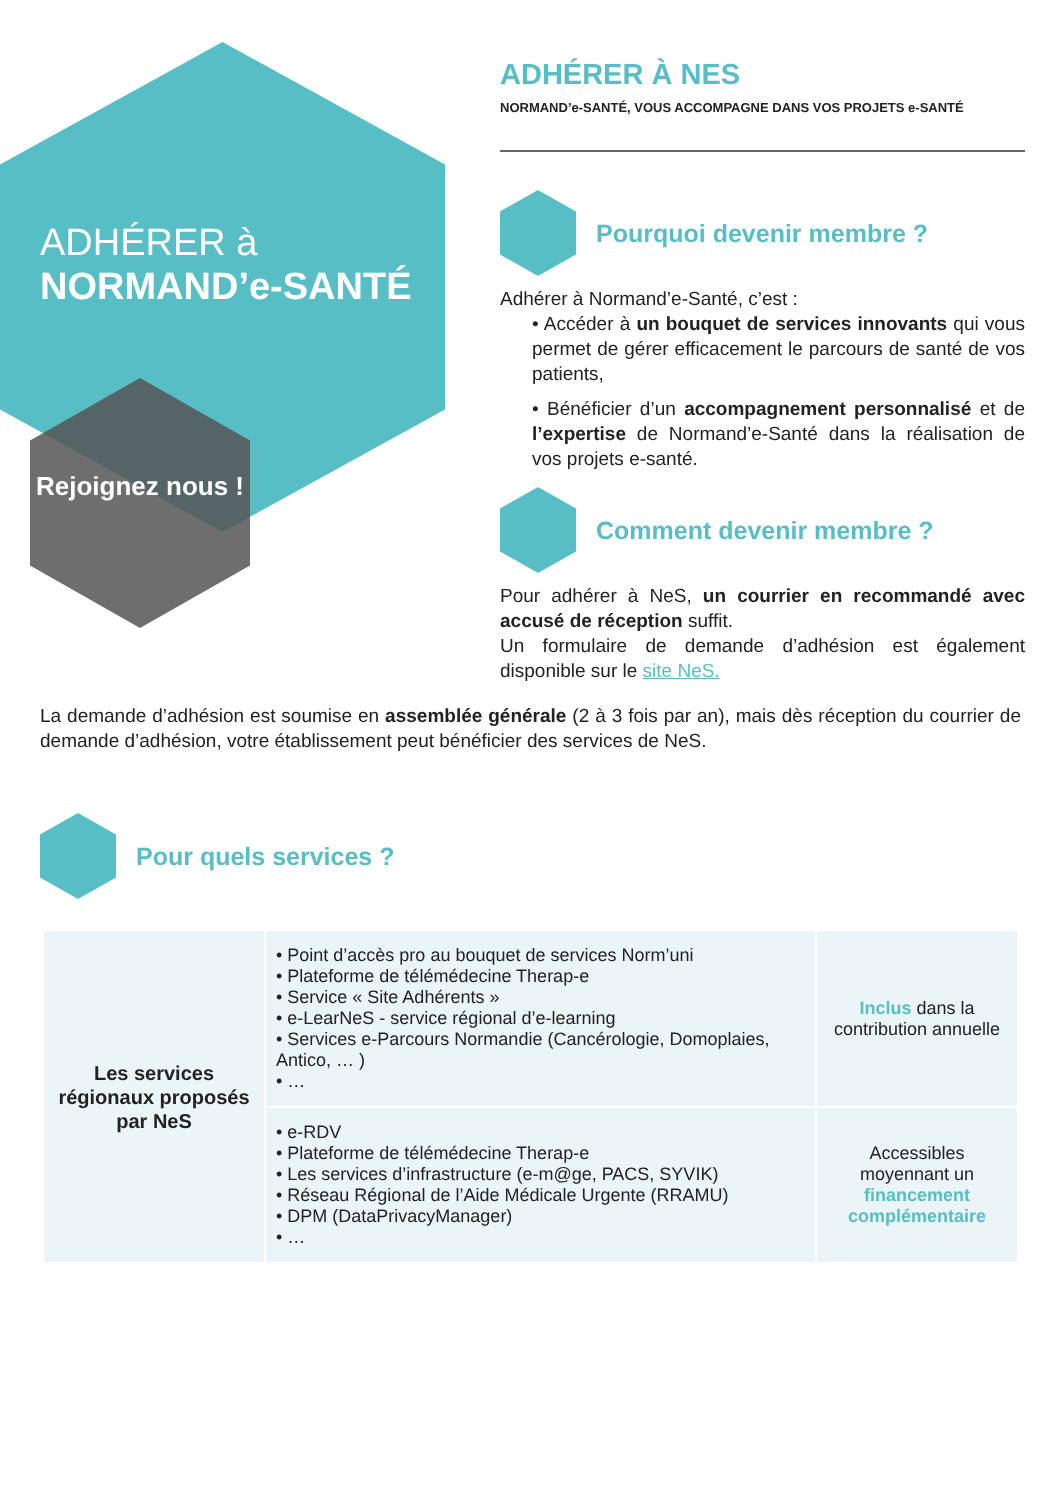ADHÉRER à
NORMAND’e-SANTÉ
Rejoignez nous !
ADHÉRER À NES
NORMAND’e-SANTÉ, VOUS ACCOMPAGNE DANS VOS PROJETS e-SANTÉ
Pourquoi devenir membre ?
Adhérer à Normand’e-Santé, c’est :
• Accéder à un bouquet de services innovants qui vous permet de gérer efficacement le parcours de santé de vos patients,
• Bénéficier d’un accompagnement personnalisé et de l’expertise de Normand’e-Santé dans la réalisation de vos projets e-santé.
Comment devenir membre ?
Pour adhérer à NeS, un courrier en recommandé avec accusé de réception suffit.
Un formulaire de demande d’adhésion est également disponible sur le site NeS.
La demande d’adhésion est soumise en assemblée générale (2 à 3 fois par an), mais dès réception du courrier de demande d’adhésion, votre établissement peut bénéficier des services de NeS.
Pour quels services ?
| Les services régionaux proposés par NeS | • Point d’accès pro au bouquet de services Norm’uni • Plateforme de télémédecine Therap-e • Service « Site Adhérents » • e-LearNeS - service régional d’e-learning • Services e-Parcours Normandie (Cancérologie, Domoplaies, Antico, … ) • … | Inclus dans la contribution annuelle |
| | • e-RDV • Plateforme de télémédecine Therap-e • Les services d’infrastructure (e-m@ge, PACS, SYVIK) • Réseau Régional de l’Aide Médicale Urgente (RRAMU) • DPM (DataPrivacyManager) • … | Accessibles moyennant un financement complémentaire |